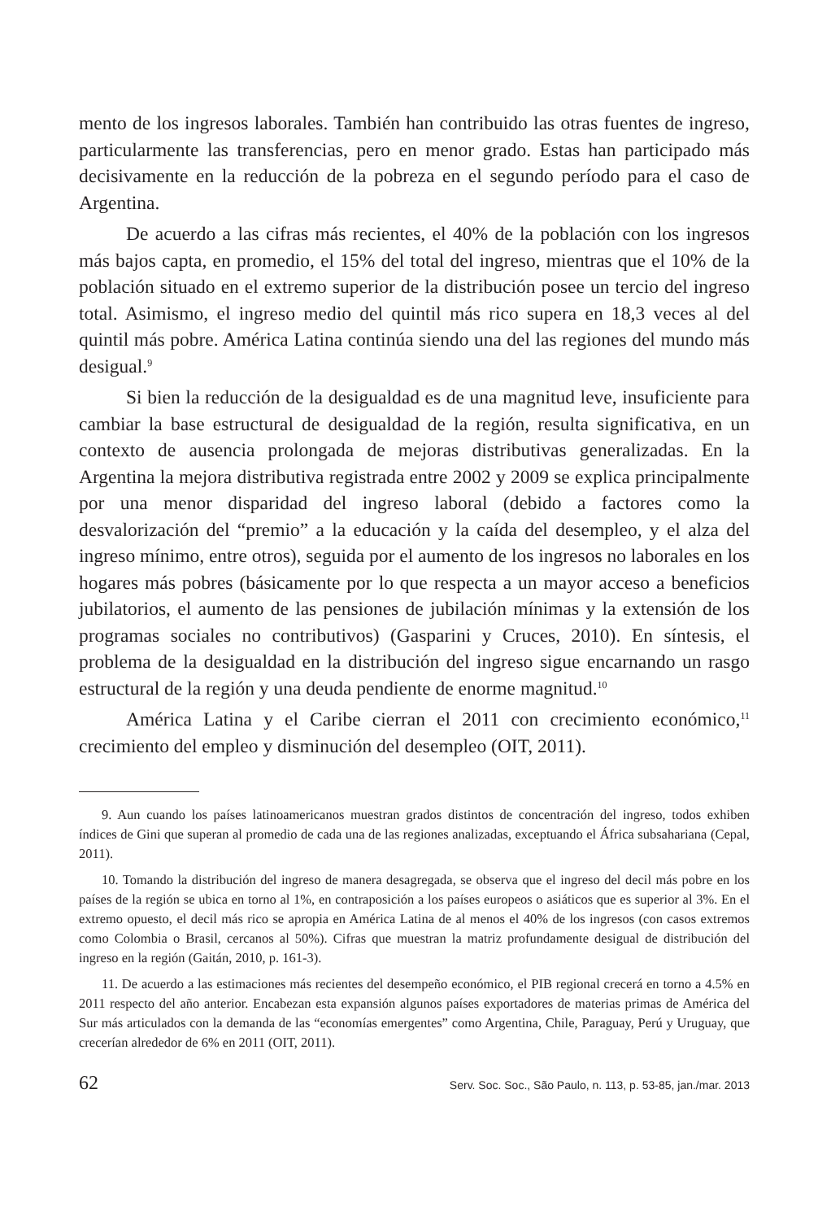mento de los ingresos laborales. También han contribuido las otras fuentes de ingreso, particularmente las transferencias, pero en menor grado. Estas han participado más decisivamente en la reducción de la pobreza en el segundo período para el caso de Argentina.
De acuerdo a las cifras más recientes, el 40% de la población con los ingresos más bajos capta, en promedio, el 15% del total del ingreso, mientras que el 10% de la población situado en el extremo superior de la distribución posee un tercio del ingreso total. Asimismo, el ingreso medio del quintil más rico supera en 18,3 veces al del quintil más pobre. América Latina continúa siendo una del las regiones del mundo más desigual.<sup>9</sup>
Si bien la reducción de la desigualdad es de una magnitud leve, insuficiente para cambiar la base estructural de desigualdad de la región, resulta significativa, en un contexto de ausencia prolongada de mejoras distributivas generalizadas. En la Argentina la mejora distributiva registrada entre 2002 y 2009 se explica principalmente por una menor disparidad del ingreso laboral (debido a factores como la desvalorización del “premio” a la educación y la caída del desempleo, y el alza del ingreso mínimo, entre otros), seguida por el aumento de los ingresos no laborales en los hogares más pobres (básicamente por lo que respecta a un mayor acceso a beneficios jubilatorios, el aumento de las pensiones de jubilación mínimas y la extensión de los programas sociales no contributivos) (Gasparini y Cruces, 2010). En síntesis, el problema de la desigualdad en la distribución del ingreso sigue encarnando un rasgo estructural de la región y una deuda pendiente de enorme magnitud.<sup>10</sup>
América Latina y el Caribe cierran el 2011 con crecimiento económico,<sup>11</sup> crecimiento del empleo y disminución del desempleo (OIT, 2011).
9. Aun cuando los países latinoamericanos muestran grados distintos de concentración del ingreso, todos exhiben índices de Gini que superan al promedio de cada una de las regiones analizadas, exceptuando el África subsahariana (Cepal, 2011).
10. Tomando la distribución del ingreso de manera desagregada, se observa que el ingreso del decil más pobre en los países de la región se ubica en torno al 1%, en contraposición a los países europeos o asiáticos que es superior al 3%. En el extremo opuesto, el decil más rico se apropia en América Latina de al menos el 40% de los ingresos (con casos extremos como Colombia o Brasil, cercanos al 50%). Cifras que muestran la matriz profundamente desigual de distribución del ingreso en la región (Gaitán, 2010, p. 161-3).
11. De acuerdo a las estimaciones más recientes del desempeño económico, el PIB regional crecerá en torno a 4.5% en 2011 respecto del año anterior. Encabezan esta expansión algunos países exportadores de materias primas de América del Sur más articulados con la demanda de las “economías emergentes” como Argentina, Chile, Paraguay, Perú y Uruguay, que crecerían alrededor de 6% en 2011 (OIT, 2011).
62 Serv. Soc. Soc., São Paulo, n. 113, p. 53-85, jan./mar. 2013